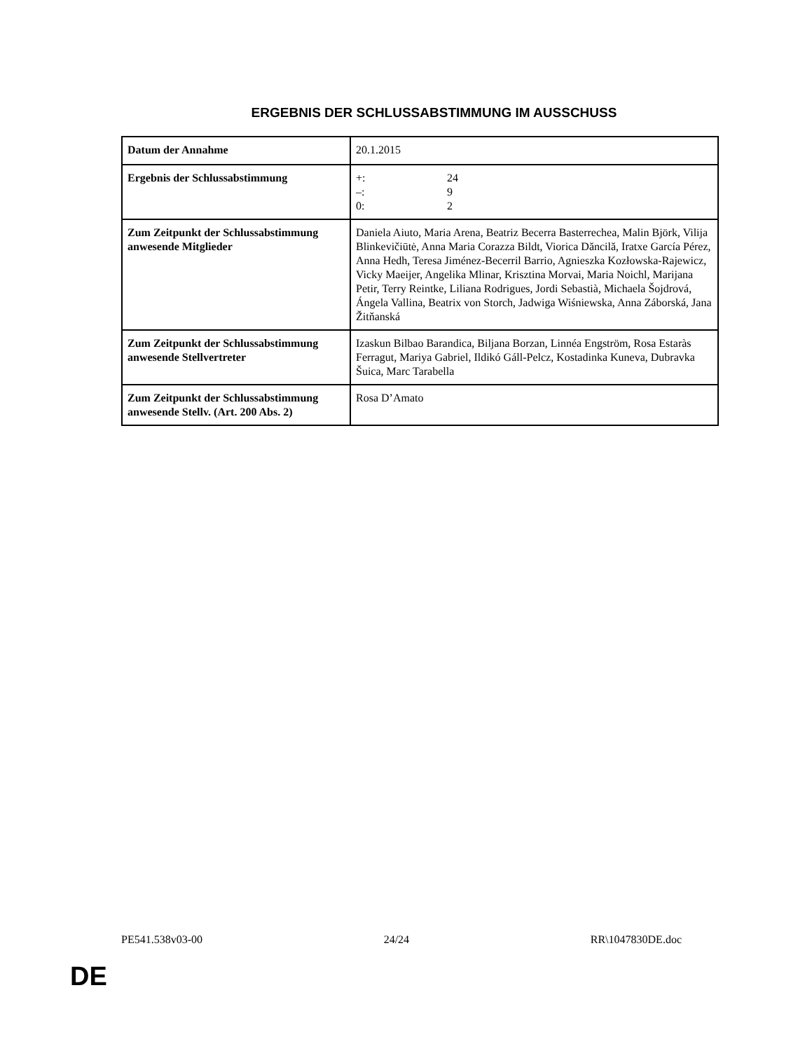ERGEBNIS DER SCHLUSSABSTIMMUNG IM AUSSCHUSS
| Datum der Annahme | 20.1.2015 |
| Ergebnis der Schlussabstimmung | +: 24 –: 9 0: 2 |
| Zum Zeitpunkt der Schlussabstimmung anwesende Mitglieder | Daniela Aiuto, Maria Arena, Beatriz Becerra Basterrechea, Malin Björk, Vilija Blinkevičiūtė, Anna Maria Corazza Bildt, Viorica Dăncilă, Iratxe García Pérez, Anna Hedh, Teresa Jiménez-Becerril Barrio, Agnieszka Kozłowska-Rajewicz, Vicky Maeijer, Angelika Mlinar, Krisztina Morvai, Maria Noichl, Marijana Petir, Terry Reintke, Liliana Rodrigues, Jordi Sebastià, Michaela Šojdrová, Ángela Vallina, Beatrix von Storch, Jadwiga Wiśniewska, Anna Záborská, Jana Žitňanská |
| Zum Zeitpunkt der Schlussabstimmung anwesende Stellvertreter | Izaskun Bilbao Barandica, Biljana Borzan, Linnéa Engström, Rosa Estaràs Ferragut, Mariya Gabriel, Ildikó Gáll-Pelcz, Kostadinka Kuneva, Dubravka Šuica, Marc Tarabella |
| Zum Zeitpunkt der Schlussabstimmung anwesende Stellv. (Art. 200 Abs. 2) | Rosa D’Amato |
PE541.538v03-00 24/24 RR\1047830DE.doc
DE